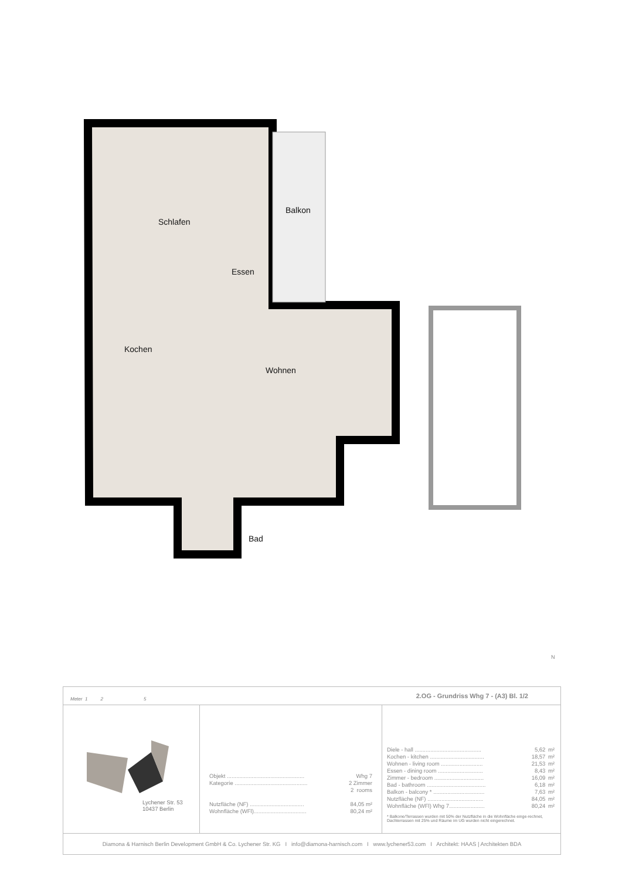Schlafen
Balkon
Essen
Kochen
Wohnen
Bad
N
Meter 1 2 5
2.OG - Grundriss Whg 7 - (A3) Bl. 1/2
Lychener Str. 53
10437 Berlin
| Objekt .................................................. | Whg 7 |
| Kategorie ............................................... | 2 Zimmer |
| | 2 rooms |
| Nutzfläche (NF) ................................... | 84,05 m² |
| Wohnfläche (WFl).................................. | 80,24 m² |
| Diele - hall ........................................... | 5,62 | m² |
| Kochen - kitchen ................................... | 18,57 | m² |
| Wohnen - living room ........................... | 21,53 | m² |
| Essen - dining room ............................. | 8,43 | m² |
| Zimmer - bedroom ................................ | 16,09 | m² |
| Bad - bathroom ...................................... | 6,18 | m² |
| Balkon - balcony * ................................. | 7,63 | m² |
| Nutzfläche (NF) .................................... | 84,05 | m² |
| Wohnfläche (WFl) Whg 7....................... | 80,24 | m² |
* Balkone/Terrassen wurden mit 50% der Nutzfläche in die Wohnfläche einge-rechnet, Dachterrassen mit 25% und Räume im UG wurden nicht eingerechnet.
Diamona & Harnisch Berlin Development GmbH & Co. Lychener Str. KG I info@diamona-harnisch.com I www.lychener53.com I Architekt: HAAS | Architekten BDA